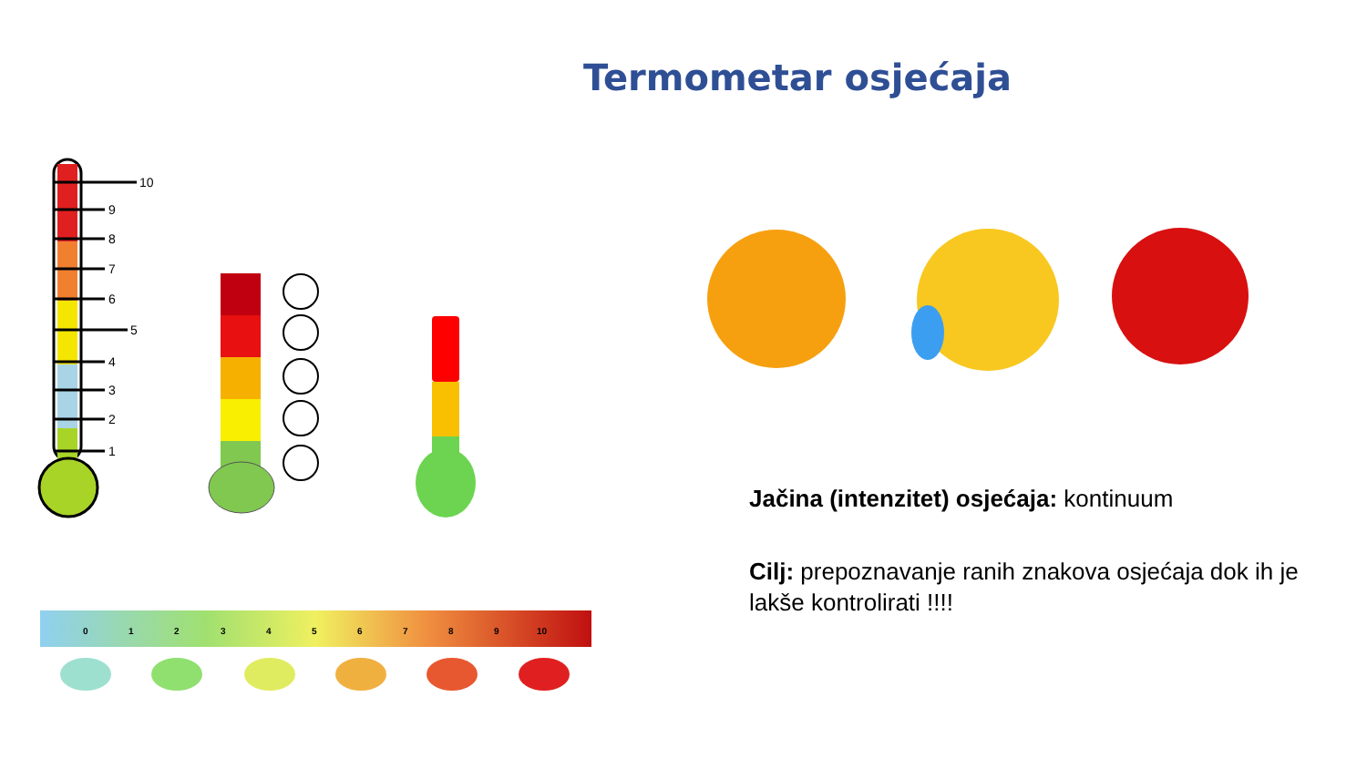Termometar osjećaja
10
9
8
7
6
5
4
3
2
1
0
1
2
3
4
5
6
7
8
9
10
Jačina (intenzitet) osjećaja: kontinuum
Cilj: prepoznavanje ranih znakova osjećaja dok ih je lakše kontrolirati !!!!